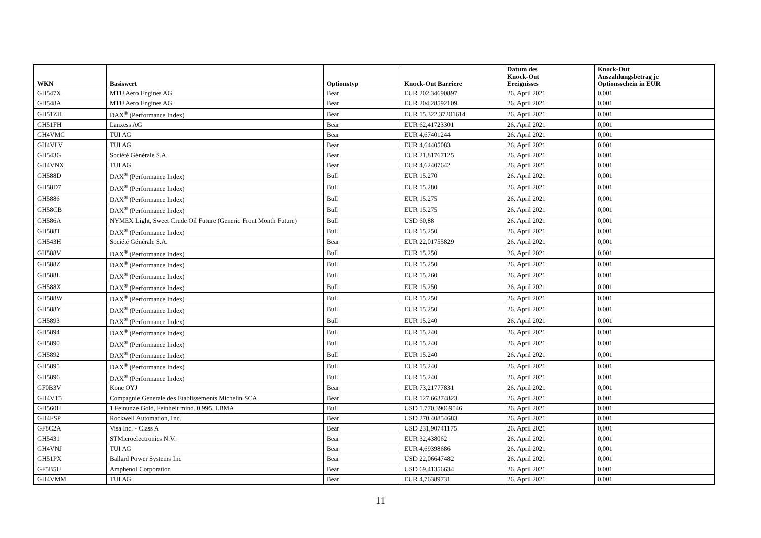| WKN | Basiswert | Optionstyp | Knock-Out Barriere | Datum des Knock-Out Ereignisses | Knock-Out Auszahlungsbetrag je Optionsschein in EUR |
| --- | --- | --- | --- | --- | --- |
| GH547X | MTU Aero Engines AG | Bear | EUR 202,34690897 | 26. April 2021 | 0,001 |
| GH548A | MTU Aero Engines AG | Bear | EUR 204,28592109 | 26. April 2021 | 0,001 |
| GH51ZH | DAX<sup>®</sup> (Performance Index) | Bear | EUR 15.322,37201614 | 26. April 2021 | 0,001 |
| GH51FH | Lanxess AG | Bear | EUR 62,41723301 | 26. April 2021 | 0,001 |
| GH4VMC | TUI AG | Bear | EUR 4,67401244 | 26. April 2021 | 0,001 |
| GH4VLV | TUI AG | Bear | EUR 4,64405083 | 26. April 2021 | 0,001 |
| GH543G | Société Générale S.A. | Bear | EUR 21,81767125 | 26. April 2021 | 0,001 |
| GH4VNX | TUI AG | Bear | EUR 4,62407642 | 26. April 2021 | 0,001 |
| GH588D | DAX<sup>®</sup> (Performance Index) | Bull | EUR 15.270 | 26. April 2021 | 0,001 |
| GH58D7 | DAX<sup>®</sup> (Performance Index) | Bull | EUR 15.280 | 26. April 2021 | 0,001 |
| GH5886 | DAX<sup>®</sup> (Performance Index) | Bull | EUR 15.275 | 26. April 2021 | 0,001 |
| GH58CB | DAX<sup>®</sup> (Performance Index) | Bull | EUR 15.275 | 26. April 2021 | 0,001 |
| GH586A | NYMEX Light, Sweet Crude Oil Future (Generic Front Month Future) | Bull | USD 60,88 | 26. April 2021 | 0,001 |
| GH588T | DAX<sup>®</sup> (Performance Index) | Bull | EUR 15.250 | 26. April 2021 | 0,001 |
| GH543H | Société Générale S.A. | Bear | EUR 22,01755829 | 26. April 2021 | 0,001 |
| GH588V | DAX<sup>®</sup> (Performance Index) | Bull | EUR 15.250 | 26. April 2021 | 0,001 |
| GH588Z | DAX<sup>®</sup> (Performance Index) | Bull | EUR 15.250 | 26. April 2021 | 0,001 |
| GH588L | DAX<sup>®</sup> (Performance Index) | Bull | EUR 15.260 | 26. April 2021 | 0,001 |
| GH588X | DAX<sup>®</sup> (Performance Index) | Bull | EUR 15.250 | 26. April 2021 | 0,001 |
| GH588W | DAX<sup>®</sup> (Performance Index) | Bull | EUR 15.250 | 26. April 2021 | 0,001 |
| GH588Y | DAX<sup>®</sup> (Performance Index) | Bull | EUR 15.250 | 26. April 2021 | 0,001 |
| GH5893 | DAX<sup>®</sup> (Performance Index) | Bull | EUR 15.240 | 26. April 2021 | 0,001 |
| GH5894 | DAX<sup>®</sup> (Performance Index) | Bull | EUR 15.240 | 26. April 2021 | 0,001 |
| GH5890 | DAX<sup>®</sup> (Performance Index) | Bull | EUR 15.240 | 26. April 2021 | 0,001 |
| GH5892 | DAX<sup>®</sup> (Performance Index) | Bull | EUR 15.240 | 26. April 2021 | 0,001 |
| GH5895 | DAX<sup>®</sup> (Performance Index) | Bull | EUR 15.240 | 26. April 2021 | 0,001 |
| GH5896 | DAX<sup>®</sup> (Performance Index) | Bull | EUR 15.240 | 26. April 2021 | 0,001 |
| GF0B3V | Kone OYJ | Bear | EUR 73,21777831 | 26. April 2021 | 0,001 |
| GH4VT5 | Compagnie Generale des Etablissements Michelin SCA | Bear | EUR 127,66374823 | 26. April 2021 | 0,001 |
| GH560H | 1 Feinunze Gold, Feinheit mind. 0,995, LBMA | Bull | USD 1.770,39069546 | 26. April 2021 | 0,001 |
| GH4FSP | Rockwell Automation, Inc. | Bear | USD 270,40854683 | 26. April 2021 | 0,001 |
| GF8C2A | Visa Inc. - Class A | Bear | USD 231,90741175 | 26. April 2021 | 0,001 |
| GH5431 | STMicroelectronics N.V. | Bear | EUR 32,438062 | 26. April 2021 | 0,001 |
| GH4VNJ | TUI AG | Bear | EUR 4,69398686 | 26. April 2021 | 0,001 |
| GH51PX | Ballard Power Systems Inc | Bear | USD 22,06647482 | 26. April 2021 | 0,001 |
| GF5B5U | Amphenol Corporation | Bear | USD 69,41356634 | 26. April 2021 | 0,001 |
| GH4VMM | TUI AG | Bear | EUR 4,76389731 | 26. April 2021 | 0,001 |
11